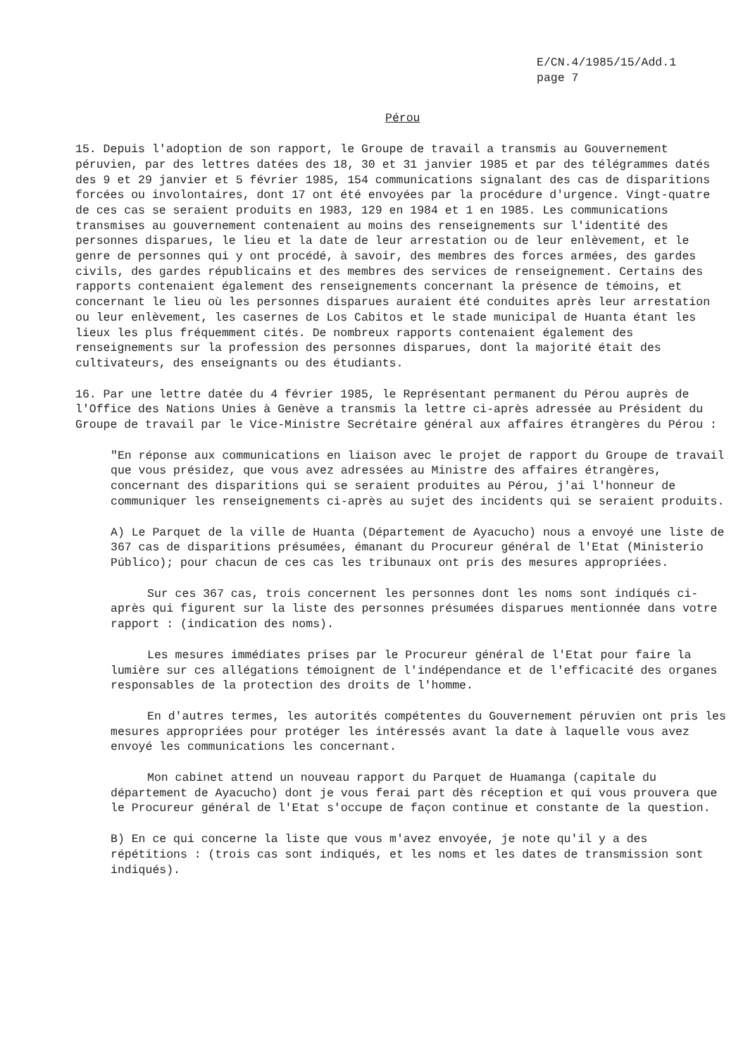E/CN.4/1985/15/Add.1
page 7
Pérou
15. Depuis l'adoption de son rapport, le Groupe de travail a transmis au Gouvernement péruvien, par des lettres datées des 18, 30 et 31 janvier 1985 et par des télégrammes datés des 9 et 29 janvier et 5 février 1985, 154 communications signalant des cas de disparitions forcées ou involontaires, dont 17 ont été envoyées par la procédure d'urgence. Vingt-quatre de ces cas se seraient produits en 1983, 129 en 1984 et 1 en 1985. Les communications transmises au gouvernement contenaient au moins des renseignements sur l'identité des personnes disparues, le lieu et la date de leur arrestation ou de leur enlèvement, et le genre de personnes qui y ont procédé, à savoir, des membres des forces armées, des gardes civils, des gardes républicains et des membres des services de renseignement. Certains des rapports contenaient également des renseignements concernant la présence de témoins, et concernant le lieu où les personnes disparues auraient été conduites après leur arrestation ou leur enlèvement, les casernes de Los Cabitos et le stade municipal de Huanta étant les lieux les plus fréquemment cités. De nombreux rapports contenaient également des renseignements sur la profession des personnes disparues, dont la majorité était des cultivateurs, des enseignants ou des étudiants.
16. Par une lettre datée du 4 février 1985, le Représentant permanent du Pérou auprès de l'Office des Nations Unies à Genève a transmis la lettre ci-après adressée au Président du Groupe de travail par le Vice-Ministre Secrétaire général aux affaires étrangères du Pérou :
"En réponse aux communications en liaison avec le projet de rapport du Groupe de travail que vous présidez, que vous avez adressées au Ministre des affaires étrangères, concernant des disparitions qui se seraient produites au Pérou, j'ai l'honneur de communiquer les renseignements ci-après au sujet des incidents qui se seraient produits.
A) Le Parquet de la ville de Huanta (Département de Ayacucho) nous a envoyé une liste de 367 cas de disparitions présumées, émanant du Procureur général de l'Etat (Ministerio Público); pour chacun de ces cas les tribunaux ont pris des mesures appropriées.
Sur ces 367 cas, trois concernent les personnes dont les noms sont indiqués ci-après qui figurent sur la liste des personnes présumées disparues mentionnée dans votre rapport : (indication des noms).
Les mesures immédiates prises par le Procureur général de l'Etat pour faire la lumière sur ces allégations témoignent de l'indépendance et de l'efficacité des organes responsables de la protection des droits de l'homme.
En d'autres termes, les autorités compétentes du Gouvernement péruvien ont pris les mesures appropriées pour protéger les intéressés avant la date à laquelle vous avez envoyé les communications les concernant.
Mon cabinet attend un nouveau rapport du Parquet de Huamanga (capitale du département de Ayacucho) dont je vous ferai part dès réception et qui vous prouvera que le Procureur général de l'Etat s'occupe de façon continue et constante de la question.
B) En ce qui concerne la liste que vous m'avez envoyée, je note qu'il y a des répétitions : (trois cas sont indiqués, et les noms et les dates de transmission sont indiqués).